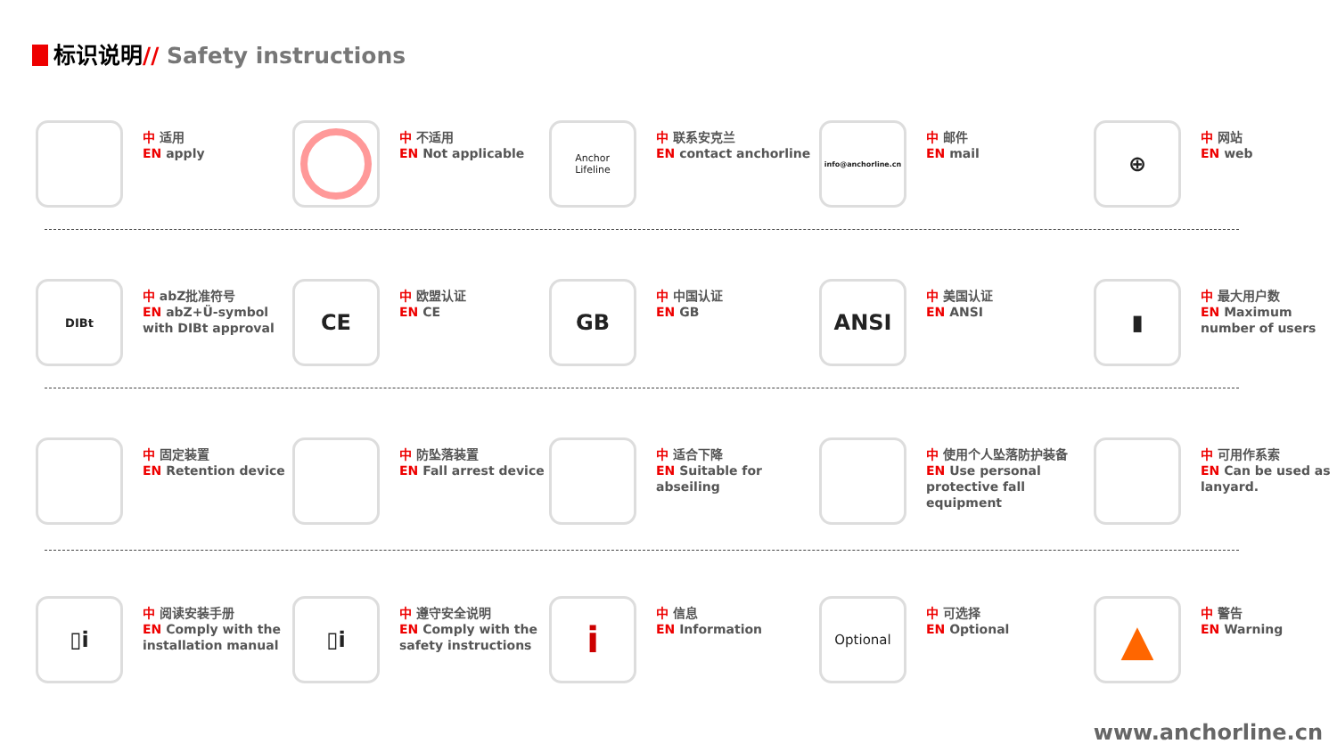标识说明// Safety instructions
中 适用
EN apply
中 不适用
EN Not applicable
Anchor
Lifeline
中 联系安克兰
EN contact anchorline
info@anchorline.cn
中 邮件
EN mail
⊕
中 网站
EN web
DIBt
中 abZ批准符号
EN abZ+Ü-symbol with DIBt approval
CE
中 欧盟认证
EN CE
GB
中 中国认证
EN GB
ANSI
中 美国认证
EN ANSI
▮
中 最大用户数
EN Maximum number of users
中 固定装置
EN Retention device
中 防坠落装置
EN Fall arrest device
中 适合下降
EN Suitable for abseiling
中 使用个人坠落防护装备
EN Use personal protective fall equipment
中 可用作系索
EN Can be used as lanyard.
▯i
中 阅读安装手册
EN Comply with the installation manual
▯i
中 遵守安全说明
EN Comply with the safety instructions
i
中 信息
EN Information
Optional
中 可选择
EN Optional
▲
中 警告
EN Warning
www.anchorline.cn